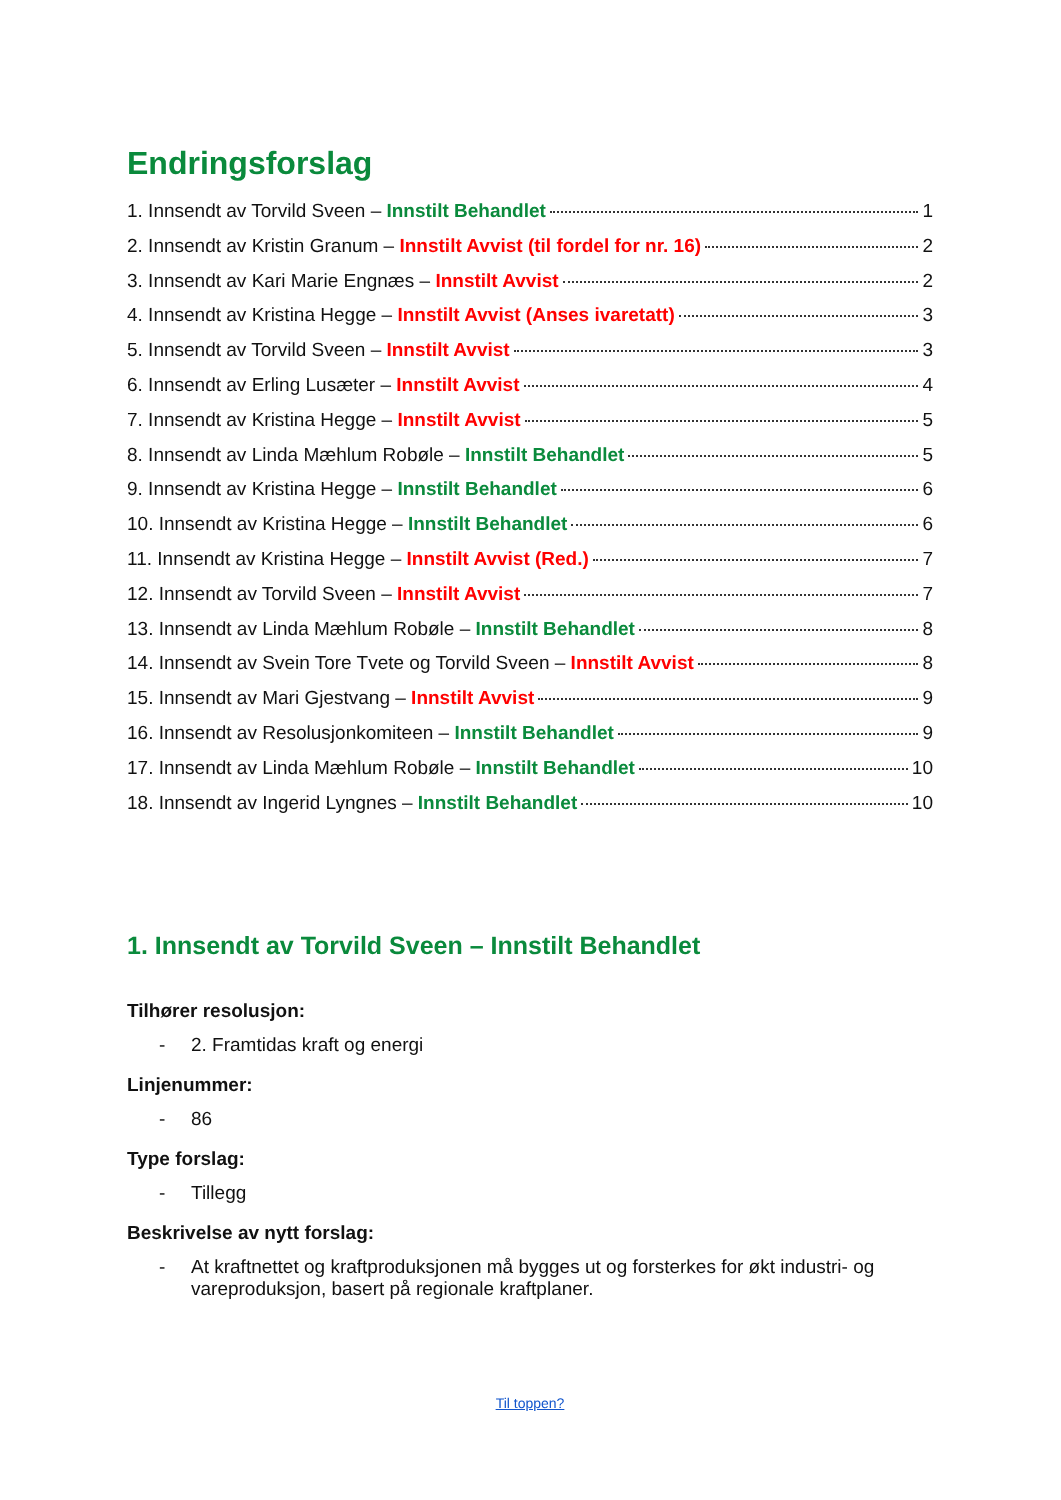Endringsforslag
1. Innsendt av Torvild Sveen – Innstilt Behandlet 1
2. Innsendt av Kristin Granum – Innstilt Avvist (til fordel for nr. 16) 2
3. Innsendt av Kari Marie Engnæs – Innstilt Avvist 2
4. Innsendt av Kristina Hegge – Innstilt Avvist (Anses ivaretatt) 3
5. Innsendt av Torvild Sveen – Innstilt Avvist 3
6. Innsendt av Erling Lusæter – Innstilt Avvist 4
7. Innsendt av Kristina Hegge – Innstilt Avvist 5
8. Innsendt av Linda Mæhlum Robøle – Innstilt Behandlet 5
9. Innsendt av Kristina Hegge – Innstilt Behandlet 6
10. Innsendt av Kristina Hegge – Innstilt Behandlet 6
11. Innsendt av Kristina Hegge – Innstilt Avvist (Red.) 7
12. Innsendt av Torvild Sveen – Innstilt Avvist 7
13. Innsendt av Linda Mæhlum Robøle – Innstilt Behandlet 8
14. Innsendt av Svein Tore Tvete og Torvild Sveen – Innstilt Avvist 8
15. Innsendt av Mari Gjestvang – Innstilt Avvist 9
16. Innsendt av Resolusjonkomiteen – Innstilt Behandlet 9
17. Innsendt av Linda Mæhlum Robøle – Innstilt Behandlet 10
18. Innsendt av Ingerid Lyngnes – Innstilt Behandlet 10
1. Innsendt av Torvild Sveen – Innstilt Behandlet
Tilhører resolusjon:
- 2. Framtidas kraft og energi
Linjenummer:
- 86
Type forslag:
- Tillegg
Beskrivelse av nytt forslag:
- At kraftnettet og kraftproduksjonen må bygges ut og forsterkes for økt industri- og vareproduksjon, basert på regionale kraftplaner.
Til toppen?